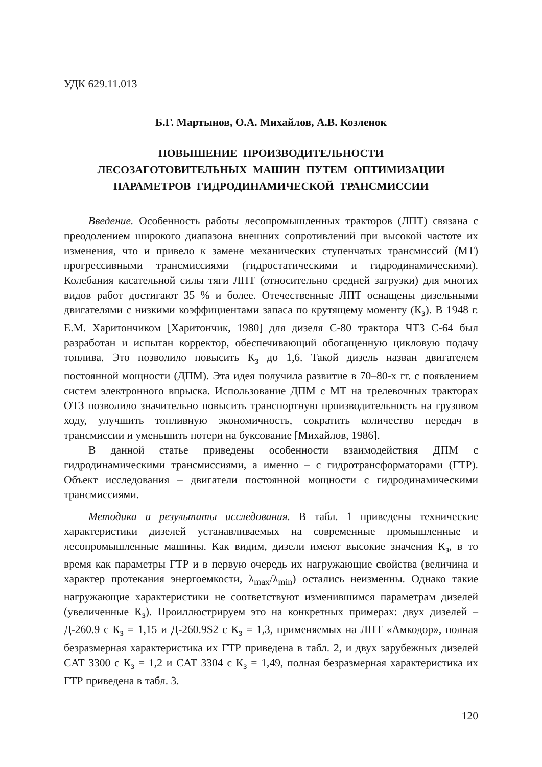УДК 629.11.013
Б.Г. Мартынов, О.А. Михайлов, А.В. Козленок
ПОВЫШЕНИЕ ПРОИЗВОДИТЕЛЬНОСТИ
ЛЕСОЗАГОТОВИТЕЛЬНЫХ МАШИН ПУТЕМ ОПТИМИЗАЦИИ
ПАРАМЕТРОВ ГИДРОДИНАМИЧЕСКОЙ ТРАНСМИССИИ
Введение. Особенность работы лесопромышленных тракторов (ЛПТ) связана с преодолением широкого диапазона внешних сопротивлений при высокой частоте их изменения, что и привело к замене механических ступенчатых трансмиссий (МТ) прогрессивными трансмиссиями (гидростатическими и гидродинамическими). Колебания касательной силы тяги ЛПТ (относительно средней загрузки) для многих видов работ достигают 35 % и более. Отечественные ЛПТ оснащены дизельными двигателями с низкими коэффициентами запаса по крутящему моменту (К<sub>з</sub>). В 1948 г. Е.М. Харитончиком [Харитончик, 1980] для дизеля С-80 трактора ЧТЗ С-64 был разработан и испытан корректор, обеспечивающий обогащенную цикловую подачу топлива. Это позволило повысить К<sub>з</sub> до 1,6. Такой дизель назван двигателем постоянной мощности (ДПМ). Эта идея получила развитие в 70–80-х гг. с появлением систем электронного впрыска. Использование ДПМ с МТ на трелевочных тракторах ОТЗ позволило значительно повысить транспортную производительность на грузовом ходу, улучшить топливную экономичность, сократить количество передач в трансмиссии и уменьшить потери на буксование [Михайлов, 1986].
В данной статье приведены особенности взаимодействия ДПМ с гидродинамическими трансмиссиями, а именно – с гидротрансформаторами (ГТР). Объект исследования – двигатели постоянной мощности с гидродинамическими трансмиссиями.
Методика и результаты исследования. В табл. 1 приведены технические характеристики дизелей устанавливаемых на современные промышленные и лесопромышленные машины. Как видим, дизели имеют высокие значения К<sub>з</sub>, в то время как параметры ГТР и в первую очередь их нагружающие свойства (величина и характер протекания энергоемкости, λ<sub>max</sub>/λ<sub>min</sub>) остались неизменны. Однако такие нагружающие характеристики не соответствуют изменившимся параметрам дизелей (увеличенные К<sub>з</sub>). Проиллюстрируем это на конкретных примерах: двух дизелей – Д-260.9 с К<sub>з</sub> = 1,15 и Д-260.9S2 с К<sub>з</sub> = 1,3, применяемых на ЛПТ «Амкодор», полная безразмерная характеристика их ГТР приведена в табл. 2, и двух зарубежных дизелей CAT 3300 с К<sub>з</sub> = 1,2 и CAT 3304 с К<sub>з</sub> = 1,49, полная безразмерная характеристика их ГТР приведена в табл. 3.
120